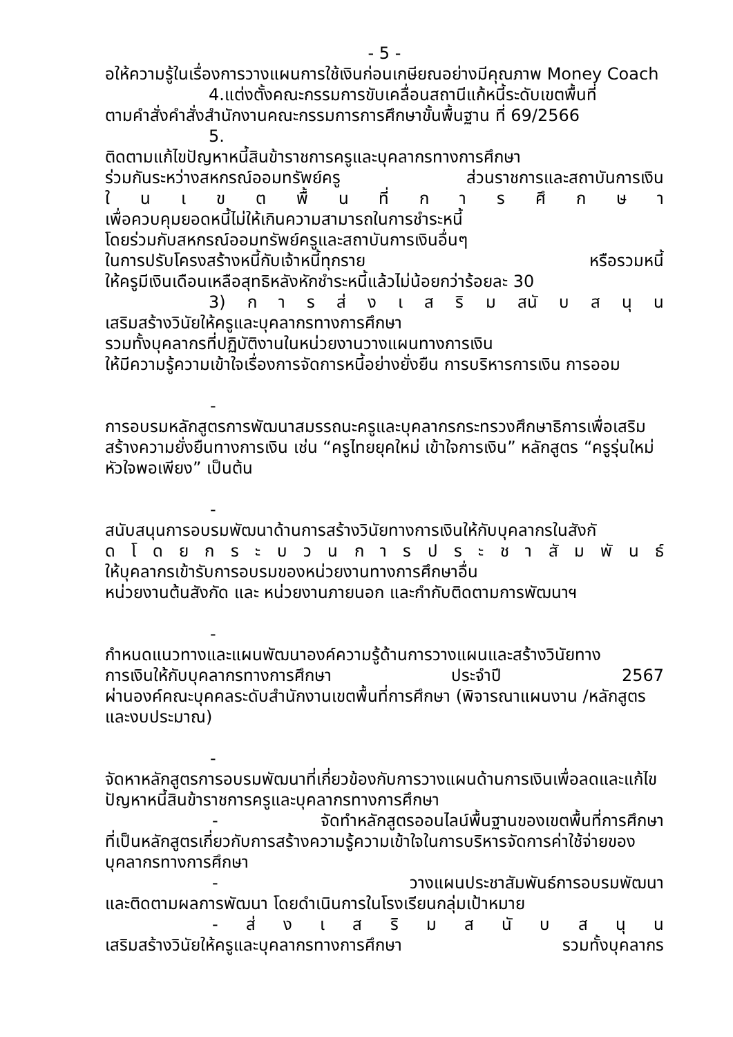- 5 -
อให้ความรู้ในเรื่องการวางแผนการใช้เงินก่อนเกษียณอย่างมีคุณภาพ Money Coach
4.แต่งตั้งคณะกรรมการขับเคลื่อนสถานีแก้หนี้ระดับเขตพื้นที่
ตามคำสั่งคำสั่งสำนักงานคณะกรรมการการศึกษาขั้นพื้นฐาน ที่ 69/2566
5.
ติดตามแก้ไขปัญหาหนี้สินข้าราชการครูและบุคลากรทางการศึกษา
ร่วมกันระหว่างสหกรณ์ออมทรัพย์ครู ส่วนราชการและสถาบันการเงิน
ใ น เ ข ต พื้ น ที่ ก า ร ศึ ก ษ า
เพื่อควบคุมยอดหนี้ไม่ให้เกินความสามารถในการชำระหนี้
โดยร่วมกับสหกรณ์ออมทรัพย์ครูและสถาบันการเงินอื่นๆ
ในการปรับโครงสร้างหนี้กับเจ้าหนี้ทุกราย หรือรวมหนี้
ให้ครูมีเงินเดือนเหลือสุทธิหลังหักชำระหนี้แล้วไม่น้อยกว่าร้อยละ 30
3) ก า ร ส่ ง เ ส ริ ม สนั บ ส นุ น
เสริมสร้างวินัยให้ครูและบุคลากรทางการศึกษา
รวมทั้งบุคลากรที่ปฏิบัติงานในหน่วยงานวางแผนทางการเงิน
ให้มีความรู้ความเข้าใจเรื่องการจัดการหนี้อย่างยั่งยืน การบริหารการเงิน การออม
-
การอบรมหลักสูตรการพัฒนาสมรรถนะครูและบุคลากรกระทรวงศึกษาธิการเพื่อเสริมสร้างความยั่งยืนทางการเงิน เช่น “ครูไทยยุคใหม่ เข้าใจการเงิน” หลักสูตร “ครูรุ่นใหม่ หัวใจพอเพียง” เป็นต้น
-
สนับสนุนการอบรมพัฒนาด้านการสร้างวินัยทางการเงินให้กับบุคลากรในสังกั
ด โ ด ย ก ร ะ บ ว น ก า ร ป ร ะ ช า สั ม พั น ธ์
ให้บุคลากรเข้ารับการอบรมของหน่วยงานทางการศึกษาอื่น
หน่วยงานต้นสังกัด และ หน่วยงานภายนอก และกำกับติดตามการพัฒนาฯ
-
กำหนดแนวทางและแผนพัฒนาองค์ความรู้ด้านการวางแผนและสร้างวินัยทาง
การเงินให้กับบุคลากรทางการศึกษา ประจำปี 2567
ผ่านองค์คณะบุคคลระดับสำนักงานเขตพื้นที่การศึกษา (พิจารณาแผนงาน /หลักสูตรและงบประมาณ)
-
จัดหาหลักสูตรการอบรมพัฒนาที่เกี่ยวข้องกับการวางแผนด้านการเงินเพื่อลดและแก้ไขปัญหาหนี้สินข้าราชการครูและบุคลากรทางการศึกษา
- จัดทำหลักสูตรออนไลน์พื้นฐานของเขตพื้นที่การศึกษา
ที่เป็นหลักสูตรเกี่ยวกับการสร้างความรู้ความเข้าใจในการบริหารจัดการค่าใช้จ่ายของบุคลากรทางการศึกษา
- วางแผนประชาสัมพันธ์การอบรมพัฒนา
และติดตามผลการพัฒนา โดยดำเนินการในโรงเรียนกลุ่มเป้าหมาย
- ส่ ง เ ส ริ ม ส นั บ ส นุ น
เสริมสร้างวินัยให้ครูและบุคลากรทางการศึกษา รวมทั้งบุคลากร